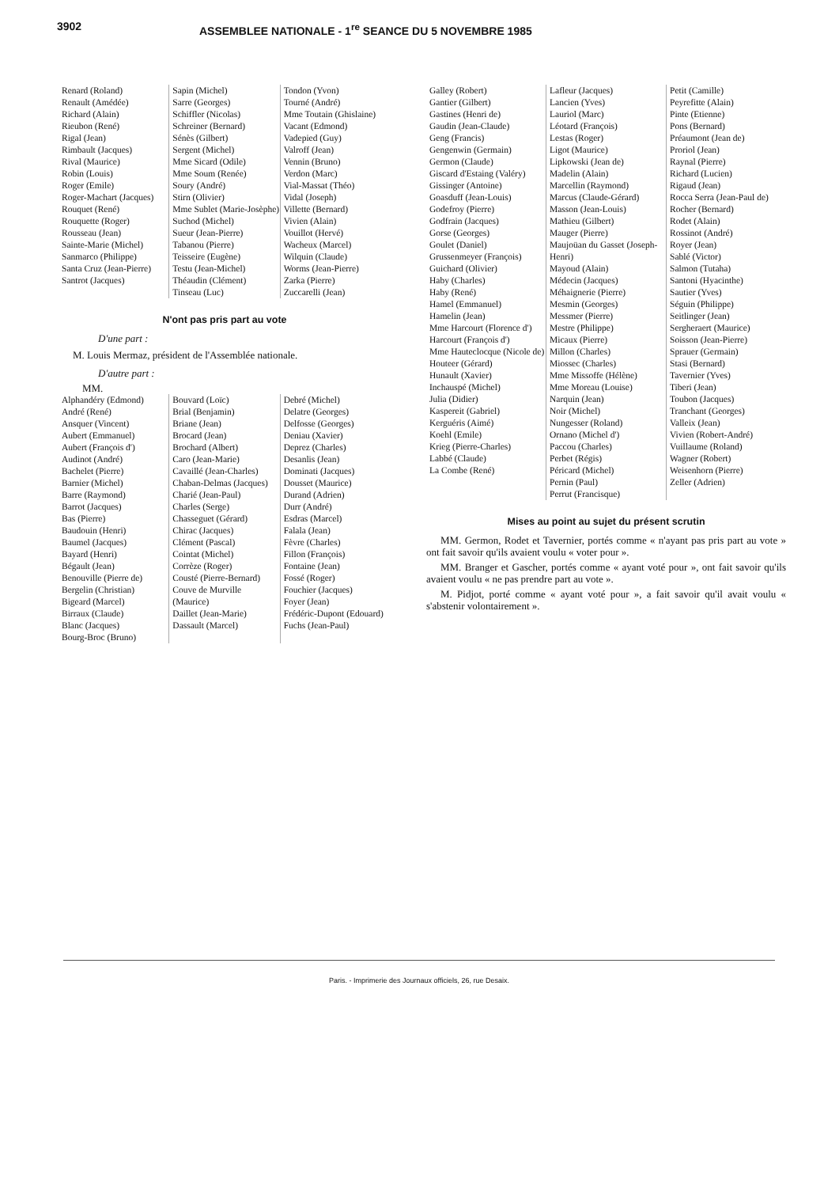3902 ASSEMBLEE NATIONALE - 1<sup>re</sup> SEANCE DU 5 NOVEMBRE 1985
Renard (Roland)
Renault (Amédée)
Richard (Alain)
Rieubon (René)
Rigal (Jean)
Rimbault (Jacques)
Rival (Maurice)
Robin (Louis)
Roger (Emile)
Roger-Machart (Jacques)
Rouquet (René)
Rouquette (Roger)
Rousseau (Jean)
Sainte-Marie (Michel)
Sanmarco (Philippe)
Santa Cruz (Jean-Pierre)
Santrot (Jacques)
Sapin (Michel)
Sarre (Georges)
Schiffler (Nicolas)
Schreiner (Bernard)
Sénès (Gilbert)
Sergent (Michel)
Mme Sicard (Odile)
Mme Soum (Renée)
Soury (André)
Stirn (Olivier)
Mme Sublet (Marie-Josèphe)
Suchod (Michel)
Sueur (Jean-Pierre)
Tabanou (Pierre)
Teisseire (Eugène)
Testu (Jean-Michel)
Théaudin (Clément)
Tinseau (Luc)
Tondon (Yvon)
Tourné (André)
Mme Toutain (Ghislaine)
Vacant (Edmond)
Vadepied (Guy)
Valroff (Jean)
Vennin (Bruno)
Verdon (Marc)
Vial-Massat (Théo)
Vidal (Joseph)
Villette (Bernard)
Vivien (Alain)
Vouillot (Hervé)
Wacheux (Marcel)
Wilquin (Claude)
Worms (Jean-Pierre)
Zarka (Pierre)
Zuccarelli (Jean)
N'ont pas pris part au vote
D'une part :
M. Louis Mermaz, président de l'Assemblée nationale.
D'autre part :
MM.
Alphandéry (Edmond)
André (René)
Ansquer (Vincent)
Aubert (Emmanuel)
Aubert (François d')
Audinot (André)
Bachelet (Pierre)
Barnier (Michel)
Barre (Raymond)
Barrot (Jacques)
Bas (Pierre)
Baudouin (Henri)
Baumel (Jacques)
Bayard (Henri)
Bégault (Jean)
Benouville (Pierre de)
Bergelin (Christian)
Bigeard (Marcel)
Birraux (Claude)
Blanc (Jacques)
Bourg-Broc (Bruno)
Bouvard (Loïc)
Brial (Benjamin)
Briane (Jean)
Brocard (Jean)
Brochard (Albert)
Caro (Jean-Marie)
Cavaillé (Jean-Charles)
Chaban-Delmas (Jacques)
Charié (Jean-Paul)
Charles (Serge)
Chasseguet (Gérard)
Chirac (Jacques)
Clément (Pascal)
Cointat (Michel)
Corrèze (Roger)
Cousté (Pierre-Bernard)
Couve de Murville (Maurice)
Daillet (Jean-Marie)
Dassault (Marcel)
Debré (Michel)
Delatre (Georges)
Delfosse (Georges)
Deniau (Xavier)
Deprez (Charles)
Desanlis (Jean)
Dominati (Jacques)
Dousset (Maurice)
Durand (Adrien)
Durr (André)
Esdras (Marcel)
Falala (Jean)
Fèvre (Charles)
Fillon (François)
Fontaine (Jean)
Fossé (Roger)
Fouchier (Jacques)
Foyer (Jean)
Frédéric-Dupont (Edouard)
Fuchs (Jean-Paul)
Galley (Robert)
Gantier (Gilbert)
Gastines (Henri de)
Gaudin (Jean-Claude)
Geng (Francis)
Gengenwin (Germain)
Germon (Claude)
Giscard d'Estaing (Valéry)
Gissinger (Antoine)
Goasduff (Jean-Louis)
Godefroy (Pierre)
Godfrain (Jacques)
Gorse (Georges)
Goulet (Daniel)
Grussenmeyer (François)
Guichard (Olivier)
Haby (Charles)
Haby (René)
Hamel (Emmanuel)
Hamelin (Jean)
Mme Harcourt (Florence d')
Harcourt (François d')
Mme Hauteclocque (Nicole de)
Houteer (Gérard)
Hunault (Xavier)
Inchauspé (Michel)
Julia (Didier)
Kaspereit (Gabriel)
Kerguéris (Aimé)
Koehl (Emile)
Krieg (Pierre-Charles)
Labbé (Claude)
La Combe (René)
Lafleur (Jacques)
Lancien (Yves)
Lauriol (Marc)
Léotard (François)
Lestas (Roger)
Ligot (Maurice)
Lipkowski (Jean de)
Madelin (Alain)
Marcellin (Raymond)
Marcus (Claude-Gérard)
Masson (Jean-Louis)
Mathieu (Gilbert)
Mauger (Pierre)
Maujoüan du Gasset (Joseph-Henri)
Mayoud (Alain)
Médecin (Jacques)
Méhaignerie (Pierre)
Mesmin (Georges)
Messmer (Pierre)
Mestre (Philippe)
Micaux (Pierre)
Millon (Charles)
Miossec (Charles)
Mme Missoffe (Hélène)
Mme Moreau (Louise)
Narquin (Jean)
Noir (Michel)
Nungesser (Roland)
Ornano (Michel d')
Paccou (Charles)
Perbet (Régis)
Péricard (Michel)
Pernin (Paul)
Perrut (Francisque)
Petit (Camille)
Peyrefitte (Alain)
Pinte (Etienne)
Pons (Bernard)
Préaumont (Jean de)
Proriol (Jean)
Raynal (Pierre)
Richard (Lucien)
Rigaud (Jean)
Rocca Serra (Jean-Paul de)
Rocher (Bernard)
Rodet (Alain)
Rossinot (André)
Royer (Jean)
Sablé (Victor)
Salmon (Tutaha)
Santoni (Hyacinthe)
Sautier (Yves)
Séguin (Philippe)
Seitlinger (Jean)
Sergheraert (Maurice)
Soisson (Jean-Pierre)
Sprauer (Germain)
Stasi (Bernard)
Tavernier (Yves)
Tiberi (Jean)
Toubon (Jacques)
Tranchant (Georges)
Valleix (Jean)
Vivien (Robert-André)
Vuillaume (Roland)
Wagner (Robert)
Weisenhorn (Pierre)
Zeller (Adrien)
Mises au point au sujet du présent scrutin
MM. Germon, Rodet et Tavernier, portés comme « n'ayant pas pris part au vote » ont fait savoir qu'ils avaient voulu « voter pour ».
MM. Branger et Gascher, portés comme « ayant voté pour », ont fait savoir qu'ils avaient voulu « ne pas prendre part au vote ».
M. Pidjot, porté comme « ayant voté pour », a fait savoir qu'il avait voulu « s'abstenir volontairement ».
Paris. - Imprimerie des Journaux officiels, 26, rue Desaix.